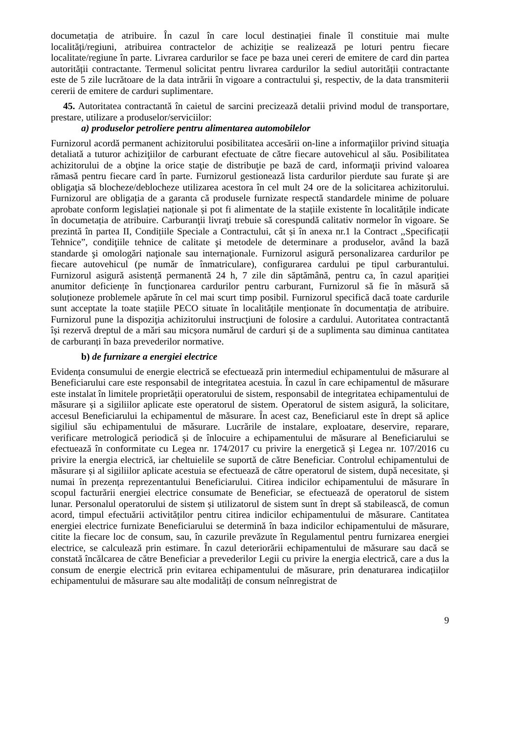documetația de atribuire. În cazul în care locul destinației finale îl constituie mai multe localități/regiuni, atribuirea contractelor de achiziție se realizează pe loturi pentru fiecare localitate/regiune în parte. Livrarea cardurilor se face pe baza unei cereri de emitere de card din partea autorității contractante. Termenul solicitat pentru livrarea cardurilor la sediul autorității contractante este de 5 zile lucrătoare de la data intrării în vigoare a contractului şi, respectiv, de la data transmiterii cererii de emitere de carduri suplimentare.
45. Autoritatea contractantă în caietul de sarcini precizează detalii privind modul de transportare, prestare, utilizare a produselor/serviciilor:
a) produselor petroliere pentru alimentarea automobilelor
Furnizorul acordă permanent achizitorului posibilitatea accesării on-line a informaţiilor privind situaţia detaliată a tuturor achiziţiilor de carburant efectuate de către fiecare autovehicul al său. Posibilitatea achizitorului de a obţine la orice staţie de distribuţie pe bază de card, informaţii privind valoarea rămasă pentru fiecare card în parte. Furnizorul gestionează lista cardurilor pierdute sau furate şi are obligaţia să blocheze/deblocheze utilizarea acestora în cel mult 24 ore de la solicitarea achizitorului. Furnizorul are obligația de a garanta că produsele furnizate respectă standardele minime de poluare aprobate conform legislației naționale și pot fi alimentate de la stațiile existente în localitățile indicate în documetația de atribuire. Carburanţii livraţi trebuie să corespundă calitativ normelor în vigoare. Se prezintă în partea II, Condițiile Speciale a Contractului, cât și în anexa nr.1 la Contract ,,Specificații Tehnice”, condiţiile tehnice de calitate şi metodele de determinare a produselor, având la bază standarde şi omologări naţionale sau internaţionale. Furnizorul asigură personalizarea cardurilor pe fiecare autovehicul (pe număr de înmatriculare), configurarea cardului pe tipul carburantului. Furnizorul asigură asistență permanentă 24 h, 7 zile din săptămână, pentru ca, în cazul apariției anumitor deficiențe în funcționarea cardurilor pentru carburant, Furnizorul să fie în măsură să soluționeze problemele apărute în cel mai scurt timp posibil. Furnizorul specifică dacă toate cardurile sunt acceptate la toate stațiile PECO situate în localitățile menționate în documentația de atribuire. Furnizorul pune la dispoziţia achizitorului instrucţiuni de folosire a cardului. Autoritatea contractantă își rezervă dreptul de a mări sau micșora numărul de carduri și de a suplimenta sau diminua cantitatea de carburanți în baza prevederilor normative.
b) de furnizare a energiei electrice
Evidența consumului de energie electrică se efectuează prin intermediul echipamentului de măsurare al Beneficiarului care este responsabil de integritatea acestuia. În cazul în care echipamentul de măsurare este instalat în limitele proprietății operatorului de sistem, responsabil de integritatea echipamentului de măsurare și a sigiliilor aplicate este operatorul de sistem. Operatorul de sistem asigură, la solicitare, accesul Beneficiarului la echipamentul de măsurare. În acest caz, Beneficiarul este în drept să aplice sigiliul său echipamentului de măsurare. Lucrările de instalare, exploatare, deservire, reparare, verificare metrologică periodică și de înlocuire a echipamentului de măsurare al Beneficiarului se efectuează în conformitate cu Legea nr. 174/2017 cu privire la energetică și Legea nr. 107/2016 cu privire la energia electrică, iar cheltuielile se suportă de către Beneficiar. Controlul echipamentului de măsurare și al sigiliilor aplicate acestuia se efectuează de către operatorul de sistem, după necesitate, și numai în prezența reprezentantului Beneficiarului. Citirea indicilor echipamentului de măsurare în scopul facturării energiei electrice consumate de Beneficiar, se efectuează de operatorul de sistem lunar. Personalul operatorului de sistem și utilizatorul de sistem sunt în drept să stabilească, de comun acord, timpul efectuării activităților pentru citirea indicilor echipamentului de măsurare. Cantitatea energiei electrice furnizate Beneficiarului se determină în baza indicilor echipamentului de măsurare, citite la fiecare loc de consum, sau, în cazurile prevăzute în Regulamentul pentru furnizarea energiei electrice, se calculează prin estimare. În cazul deteriorării echipamentului de măsurare sau dacă se constată încălcarea de către Beneficiar a prevederilor Legii cu privire la energia electrică, care a dus la consum de energie electrică prin evitarea echipamentului de măsurare, prin denaturarea indicațiilor echipamentului de măsurare sau alte modalități de consum neînregistrat de
9